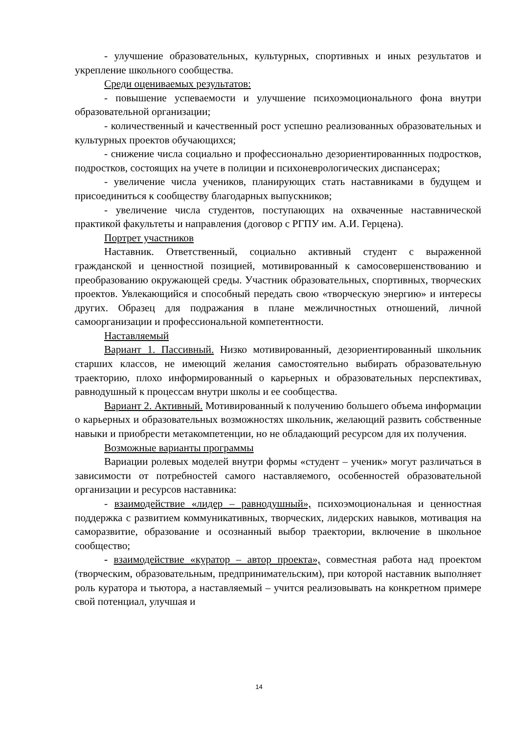- улучшение образовательных, культурных, спортивных и иных результатов и укрепление школьного сообщества.
Среди оцениваемых результатов:
- повышение успеваемости и улучшение психоэмоционального фона внутри образовательной организации;
- количественный и качественный рост успешно реализованных образовательных и культурных проектов обучающихся;
- снижение числа социально и профессионально дезориентированнных подростков, подростков, состоящих на учете в полиции и психоневрологических диспансерах;
- увеличение числа учеников, планирующих стать наставниками в будущем и присоединиться к сообществу благодарных выпускников;
- увеличение числа студентов, поступающих на охваченные наставнической практикой факультеты и направления (договор с РГПУ им. А.И. Герцена).
Портрет участников
Наставник. Ответственный, социально активный студент с выраженной гражданской и ценностной позицией, мотивированный к самосовершенствованию и преобразованию окружающей среды. Участник образовательных, спортивных, творческих проектов. Увлекающийся и способный передать свою «творческую энергию» и интересы других. Образец для подражания в плане межличностных отношений, личной самоорганизации и профессиональной компетентности.
Наставляемый
Вариант 1. Пассивный. Низко мотивированный, дезориентированный школьник старших классов, не имеющий желания самостоятельно выбирать образовательную траекторию, плохо информированный о карьерных и образовательных перспективах, равнодушный к процессам внутри школы и ее сообщества.
Вариант 2. Активный. Мотивированный к получению большего объема информации о карьерных и образовательных возможностях школьник, желающий развить собственные навыки и приобрести метакомпетенции, но не обладающий ресурсом для их получения.
Возможные варианты программы
Вариации ролевых моделей внутри формы «студент – ученик» могут различаться в зависимости от потребностей самого наставляемого, особенностей образовательной организации и ресурсов наставника:
- взаимодействие «лидер – равнодушный», психоэмоциональная и ценностная поддержка с развитием коммуникативных, творческих, лидерских навыков, мотивация на саморазвитие, образование и осознанный выбор траектории, включение в школьное сообщество;
- взаимодействие «куратор – автор проекта», совместная работа над проектом (творческим, образовательным, предпринимательским), при которой наставник выполняет роль куратора и тьютора, а наставляемый – учится реализовывать на конкретном примере свой потенциал, улучшая и
14